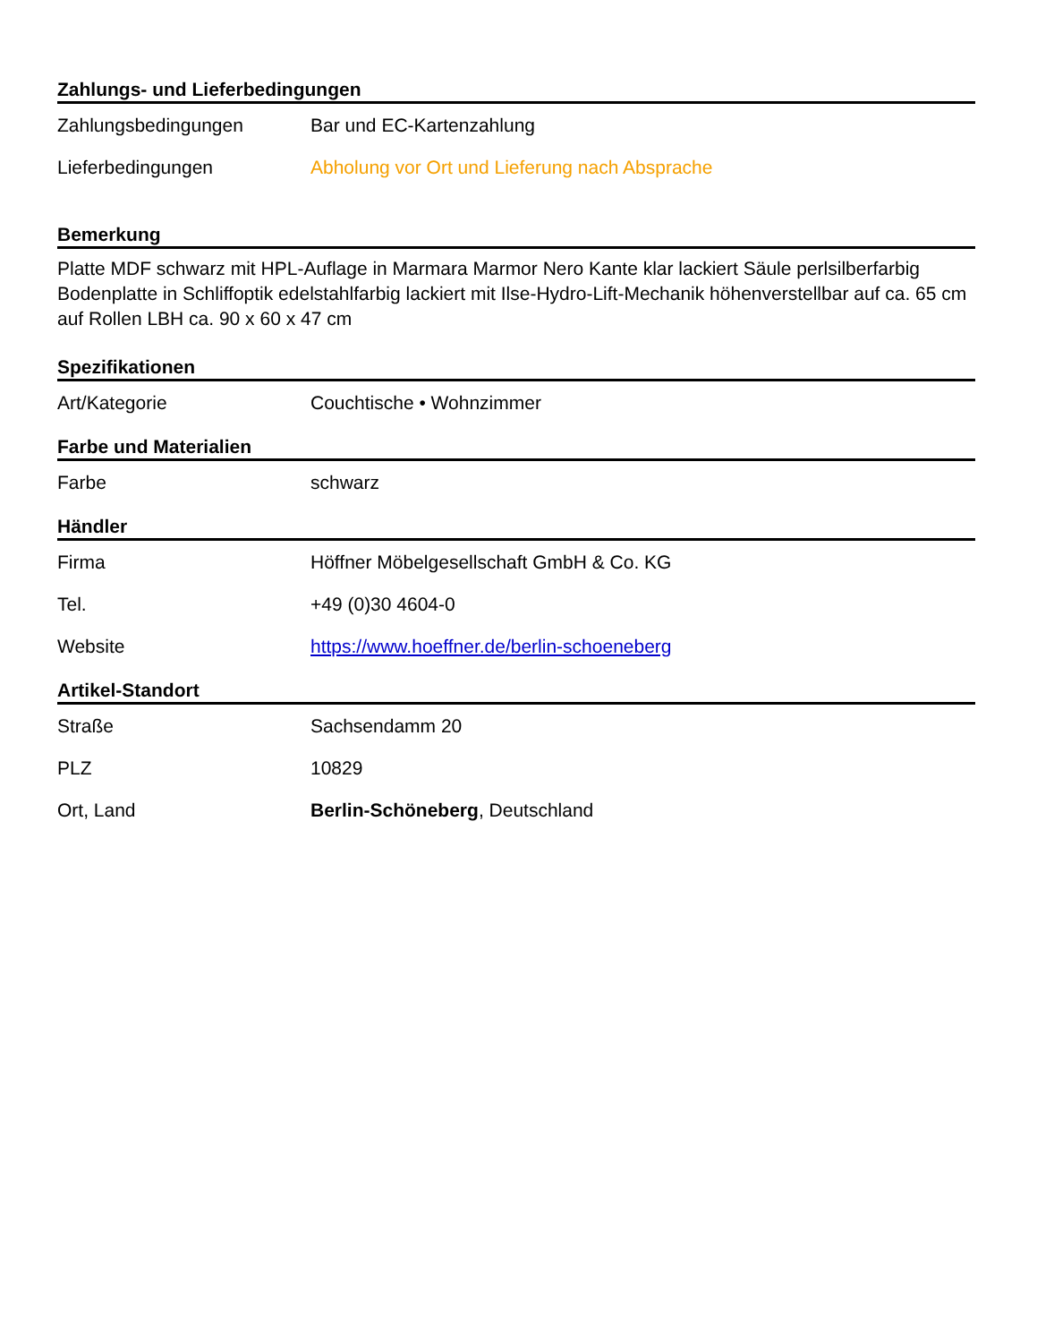Zahlungs- und Lieferbedingungen
| Zahlungsbedingungen | Bar und EC-Kartenzahlung |
| Lieferbedingungen | Abholung vor Ort und Lieferung nach Absprache |
Bemerkung
Platte MDF schwarz mit HPL-Auflage in Marmara Marmor Nero Kante klar lackiert Säule perlsilberfarbig Bodenplatte in Schliffoptik edelstahlfarbig lackiert mit Ilse-Hydro-Lift-Mechanik höhenverstellbar auf ca. 65 cm auf Rollen LBH ca. 90 x 60 x 47 cm
Spezifikationen
| Art/Kategorie | Couchtische • Wohnzimmer |
Farbe und Materialien
| Farbe | schwarz |
Händler
| Firma | Höffner Möbelgesellschaft GmbH & Co. KG |
| Tel. | +49 (0)30 4604-0 |
| Website | https://www.hoeffner.de/berlin-schoeneberg |
Artikel-Standort
| Straße | Sachsendamm 20 |
| PLZ | 10829 |
| Ort, Land | Berlin-Schöneberg , Deutschland |